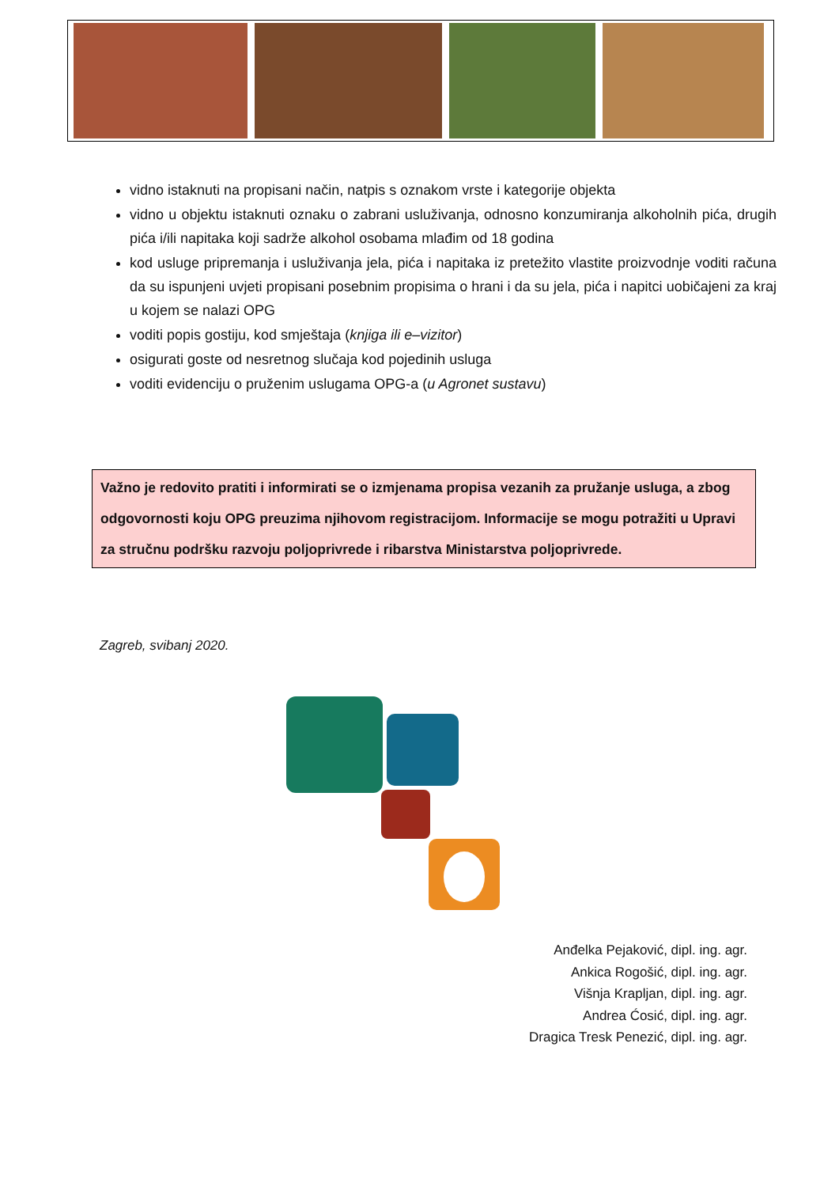vidno istaknuti na propisani način, natpis s oznakom vrste i kategorije objekta
vidno u objektu istaknuti oznaku o zabrani usluživanja, odnosno konzumiranja alkoholnih pića, drugih pića i/ili napitaka koji sadrže alkohol osobama mlađim od 18 godina
kod usluge pripremanja i usluživanja jela, pića i napitaka iz pretežito vlastite proizvodnje voditi računa da su ispunjeni uvjeti propisani posebnim propisima o hrani i da su jela, pića i napitci uobičajeni za kraj u kojem se nalazi OPG
voditi popis gostiju, kod smještaja (knjiga ili e–vizitor)
osigurati goste od nesretnog slučaja kod pojedinih usluga
voditi evidenciju o pruženim uslugama OPG-a (u Agronet sustavu)
Važno je redovito pratiti i informirati se o izmjenama propisa vezanih za pružanje usluga, a zbog odgovornosti koju OPG preuzima njihovom registracijom. Informacije se mogu potražiti u Upravi za stručnu podršku razvoju poljoprivrede i ribarstva Ministarstva poljoprivrede.
Zagreb, svibanj 2020.
Anđelka Pejaković, dipl. ing. agr.
Ankica Rogošić, dipl. ing. agr.
Višnja Krapljan, dipl. ing. agr.
Andrea Ćosić, dipl. ing. agr.
Dragica Tresk Penezić, dipl. ing. agr.